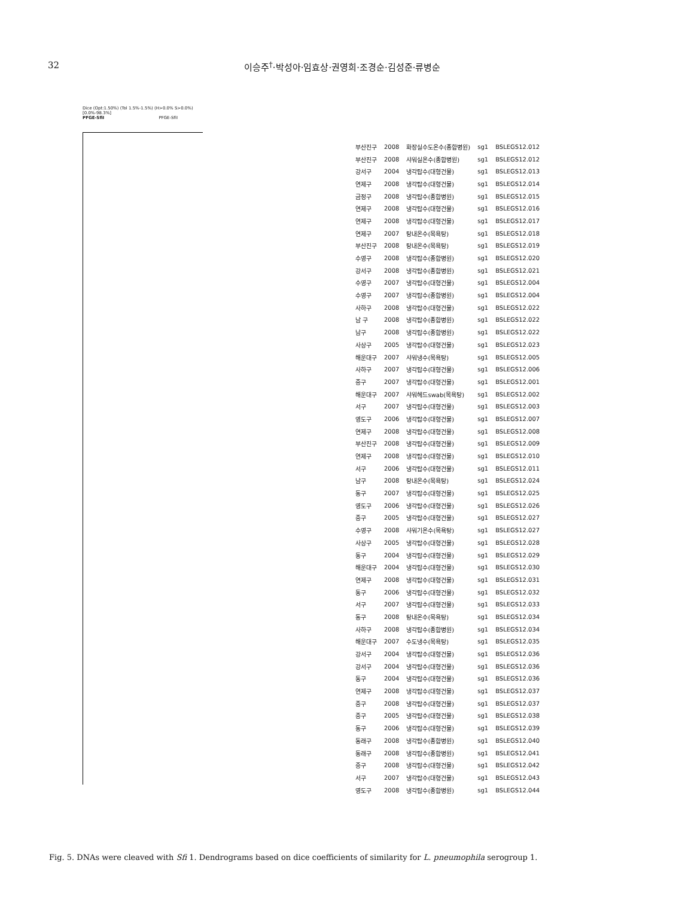32 이승주<sup>†</sup>·박성아·임효상·권영희·조경순·김성준·류병순
Dice (Opt:1.50%) (Tol 1.5%-1.5%) (H>0.0% S>0.0%) [0.0%-98.3%]
PFGE-SfiI PFGE-SfiI
| 부산진구 | 2008 | 화장실수도온수(종합병원) | sg1 | BSLEGS12.012 |
| 부산진구 | 2008 | 샤워실온수(종합병원) | sg1 | BSLEGS12.012 |
| 강서구 | 2004 | 냉각탑수(대형건물) | sg1 | BSLEGS12.013 |
| 연제구 | 2008 | 냉각탑수(대형건물) | sg1 | BSLEGS12.014 |
| 금정구 | 2008 | 냉각탑수(종합병원) | sg1 | BSLEGS12.015 |
| 연제구 | 2008 | 냉각탑수(대형건물) | sg1 | BSLEGS12.016 |
| 연제구 | 2008 | 냉각탑수(대형건물) | sg1 | BSLEGS12.017 |
| 연제구 | 2007 | 탕내온수(목욕탕) | sg1 | BSLEGS12.018 |
| 부산진구 | 2008 | 탕내온수(목욕탕) | sg1 | BSLEGS12.019 |
| 수영구 | 2008 | 냉각탑수(종합병원) | sg1 | BSLEGS12.020 |
| 강서구 | 2008 | 냉각탑수(종합병원) | sg1 | BSLEGS12.021 |
| 수영구 | 2007 | 냉각탑수(대형건물) | sg1 | BSLEGS12.004 |
| 수영구 | 2007 | 냉각탑수(종합병원) | sg1 | BSLEGS12.004 |
| 사하구 | 2008 | 냉각탑수(대형건물) | sg1 | BSLEGS12.022 |
| 남 구 | 2008 | 냉각탑수(종합병원) | sg1 | BSLEGS12.022 |
| 남구 | 2008 | 냉각탑수(종합병원) | sg1 | BSLEGS12.022 |
| 사상구 | 2005 | 냉각탑수(대형건물) | sg1 | BSLEGS12.023 |
| 해운대구 | 2007 | 샤워냉수(목욕탕) | sg1 | BSLEGS12.005 |
| 사하구 | 2007 | 냉각탑수(대형건물) | sg1 | BSLEGS12.006 |
| 중구 | 2007 | 냉각탑수(대형건물) | sg1 | BSLEGS12.001 |
| 해운대구 | 2007 | 샤워헤드swab(목욕탕) | sg1 | BSLEGS12.002 |
| 서구 | 2007 | 냉각탑수(대형건물) | sg1 | BSLEGS12.003 |
| 영도구 | 2006 | 냉각탑수(대형건물) | sg1 | BSLEGS12.007 |
| 연제구 | 2008 | 냉각탑수(대형건물) | sg1 | BSLEGS12.008 |
| 부산진구 | 2008 | 냉각탑수(대형건물) | sg1 | BSLEGS12.009 |
| 연제구 | 2008 | 냉각탑수(대형건물) | sg1 | BSLEGS12.010 |
| 서구 | 2006 | 냉각탑수(대형건물) | sg1 | BSLEGS12.011 |
| 남구 | 2008 | 탕내온수(목욕탕) | sg1 | BSLEGS12.024 |
| 동구 | 2007 | 냉각탑수(대형건물) | sg1 | BSLEGS12.025 |
| 영도구 | 2006 | 냉각탑수(대형건물) | sg1 | BSLEGS12.026 |
| 중구 | 2005 | 냉각탑수(대형건물) | sg1 | BSLEGS12.027 |
| 수영구 | 2008 | 샤워기온수(목욕탕) | sg1 | BSLEGS12.027 |
| 사상구 | 2005 | 냉각탑수(대형건물) | sg1 | BSLEGS12.028 |
| 동구 | 2004 | 냉각탑수(대형건물) | sg1 | BSLEGS12.029 |
| 해운대구 | 2004 | 냉각탑수(대형건물) | sg1 | BSLEGS12.030 |
| 연제구 | 2008 | 냉각탑수(대형건물) | sg1 | BSLEGS12.031 |
| 동구 | 2006 | 냉각탑수(대형건물) | sg1 | BSLEGS12.032 |
| 서구 | 2007 | 냉각탑수(대형건물) | sg1 | BSLEGS12.033 |
| 동구 | 2008 | 탕내온수(목욕탕) | sg1 | BSLEGS12.034 |
| 사하구 | 2008 | 냉각탑수(종합병원) | sg1 | BSLEGS12.034 |
| 해운대구 | 2007 | 수도냉수(목욕탕) | sg1 | BSLEGS12.035 |
| 강서구 | 2004 | 냉각탑수(대형건물) | sg1 | BSLEGS12.036 |
| 강서구 | 2004 | 냉각탑수(대형건물) | sg1 | BSLEGS12.036 |
| 동구 | 2004 | 냉각탑수(대형건물) | sg1 | BSLEGS12.036 |
| 연제구 | 2008 | 냉각탑수(대형건물) | sg1 | BSLEGS12.037 |
| 중구 | 2008 | 냉각탑수(대형건물) | sg1 | BSLEGS12.037 |
| 중구 | 2005 | 냉각탑수(대형건물) | sg1 | BSLEGS12.038 |
| 동구 | 2006 | 냉각탑수(대형건물) | sg1 | BSLEGS12.039 |
| 동래구 | 2008 | 냉각탑수(종합병원) | sg1 | BSLEGS12.040 |
| 동래구 | 2008 | 냉각탑수(종합병원) | sg1 | BSLEGS12.041 |
| 중구 | 2008 | 냉각탑수(대형건물) | sg1 | BSLEGS12.042 |
| 서구 | 2007 | 냉각탑수(대형건물) | sg1 | BSLEGS12.043 |
| 영도구 | 2008 | 냉각탑수(종합병원) | sg1 | BSLEGS12.044 |
Fig. 5. DNAs were cleaved with Sfi 1. Dendrograms based on dice coefficients of similarity for L. pneumophila serogroup 1.